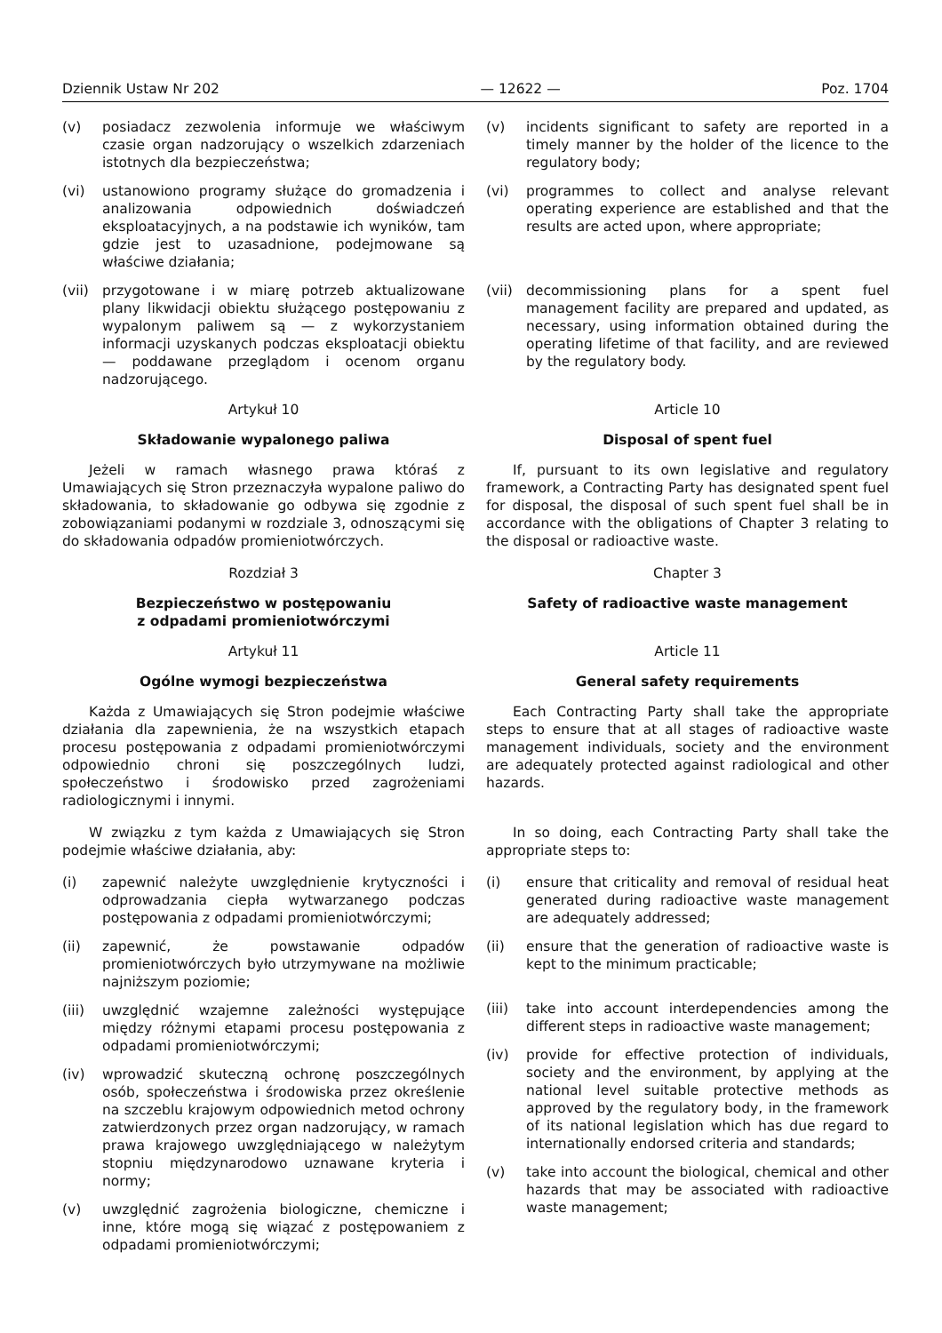Dziennik Ustaw Nr 202 — 12622 — Poz. 1704
(v) posiadacz zezwolenia informuje we właściwym czasie organ nadzorujący o wszelkich zdarzeniach istotnych dla bezpieczeństwa;
(vi) ustanowiono programy służące do gromadzenia i analizowania odpowiednich doświadczeń eksploatacyjnych, a na podstawie ich wyników, tam gdzie jest to uzasadnione, podejmowane są właściwe działania;
(vii) przygotowane i w miarę potrzeb aktualizowane plany likwidacji obiektu służącego postępowaniu z wypalonym paliwem są — z wykorzystaniem informacji uzyskanych podczas eksploatacji obiektu — poddawane przeglądom i ocenom organu nadzorującego.
Artykuł 10
Składowanie wypalonego paliwa
Jeżeli w ramach własnego prawa któraś z Umawiających się Stron przeznaczyła wypalone paliwo do składowania, to składowanie go odbywa się zgodnie z zobowiązaniami podanymi w rozdziale 3, odnoszącymi się do składowania odpadów promieniotwórczych.
Rozdział 3
Bezpieczeństwo w postępowaniu
z odpadami promieniotwórczymi
Artykuł 11
Ogólne wymogi bezpieczeństwa
Każda z Umawiających się Stron podejmie właściwe działania dla zapewnienia, że na wszystkich etapach procesu postępowania z odpadami promieniotwórczymi odpowiednio chroni się poszczególnych ludzi, społeczeństwo i środowisko przed zagrożeniami radiologicznymi i innymi.
W związku z tym każda z Umawiających się Stron podejmie właściwe działania, aby:
(i) zapewnić należyte uwzględnienie krytyczności i odprowadzania ciepła wytwarzanego podczas postępowania z odpadami promieniotwórczymi;
(ii) zapewnić, że powstawanie odpadów promieniotwórczych było utrzymywane na możliwie najniższym poziomie;
(iii) uwzględnić wzajemne zależności występujące między różnymi etapami procesu postępowania z odpadami promieniotwórczymi;
(iv) wprowadzić skuteczną ochronę poszczególnych osób, społeczeństwa i środowiska przez określenie na szczeblu krajowym odpowiednich metod ochrony zatwierdzonych przez organ nadzorujący, w ramach prawa krajowego uwzględniającego w należytym stopniu międzynarodowo uznawane kryteria i normy;
(v) uwzględnić zagrożenia biologiczne, chemiczne i inne, które mogą się wiązać z postępowaniem z odpadami promieniotwórczymi;
(v) incidents significant to safety are reported in a timely manner by the holder of the licence to the regulatory body;
(vi) programmes to collect and analyse relevant operating experience are established and that the results are acted upon, where appropriate;
(vii) decommissioning plans for a spent fuel management facility are prepared and updated, as necessary, using information obtained during the operating lifetime of that facility, and are reviewed by the regulatory body.
Article 10
Disposal of spent fuel
If, pursuant to its own legislative and regulatory framework, a Contracting Party has designated spent fuel for disposal, the disposal of such spent fuel shall be in accordance with the obligations of Chapter 3 relating to the disposal or radioactive waste.
Chapter 3
Safety of radioactive waste management
Article 11
General safety requirements
Each Contracting Party shall take the appropriate steps to ensure that at all stages of radioactive waste management individuals, society and the environment are adequately protected against radiological and other hazards.
In so doing, each Contracting Party shall take the appropriate steps to:
(i) ensure that criticality and removal of residual heat generated during radioactive waste management are adequately addressed;
(ii) ensure that the generation of radioactive waste is kept to the minimum practicable;
(iii) take into account interdependencies among the different steps in radioactive waste management;
(iv) provide for effective protection of individuals, society and the environment, by applying at the national level suitable protective methods as approved by the regulatory body, in the framework of its national legislation which has due regard to internationally endorsed criteria and standards;
(v) take into account the biological, chemical and other hazards that may be associated with radioactive waste management;